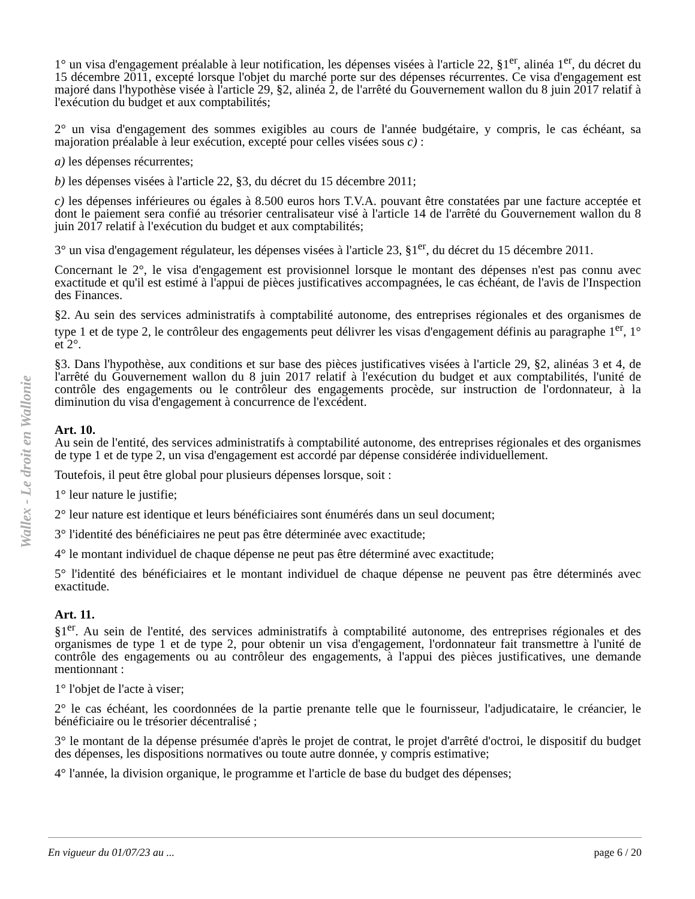Wallex - Le droit en Wallonie
1° un visa d'engagement préalable à leur notification, les dépenses visées à l'article 22, §1<sup>er</sup>, alinéa 1<sup>er</sup>, du décret du 15 décembre 2011, excepté lorsque l'objet du marché porte sur des dépenses récurrentes. Ce visa d'engagement est majoré dans l'hypothèse visée à l'article 29, §2, alinéa 2, de l'arrêté du Gouvernement wallon du 8 juin 2017 relatif à l'exécution du budget et aux comptabilités;
2° un visa d'engagement des sommes exigibles au cours de l'année budgétaire, y compris, le cas échéant, sa majoration préalable à leur exécution, excepté pour celles visées sous c) :
a) les dépenses récurrentes;
b) les dépenses visées à l'article 22, §3, du décret du 15 décembre 2011;
c) les dépenses inférieures ou égales à 8.500 euros hors T.V.A. pouvant être constatées par une facture acceptée et dont le paiement sera confié au trésorier centralisateur visé à l'article 14 de l'arrêté du Gouvernement wallon du 8 juin 2017 relatif à l'exécution du budget et aux comptabilités;
3° un visa d'engagement régulateur, les dépenses visées à l'article 23, §1<sup>er</sup>, du décret du 15 décembre 2011.
Concernant le 2°, le visa d'engagement est provisionnel lorsque le montant des dépenses n'est pas connu avec exactitude et qu'il est estimé à l'appui de pièces justificatives accompagnées, le cas échéant, de l'avis de l'Inspection des Finances.
§2. Au sein des services administratifs à comptabilité autonome, des entreprises régionales et des organismes de type 1 et de type 2, le contrôleur des engagements peut délivrer les visas d'engagement définis au paragraphe 1<sup>er</sup>, 1° et 2°.
§3. Dans l'hypothèse, aux conditions et sur base des pièces justificatives visées à l'article 29, §2, alinéas 3 et 4, de l'arrêté du Gouvernement wallon du 8 juin 2017 relatif à l'exécution du budget et aux comptabilités, l'unité de contrôle des engagements ou le contrôleur des engagements procède, sur instruction de l'ordonnateur, à la diminution du visa d'engagement à concurrence de l'excédent.
Art. 10.
Au sein de l'entité, des services administratifs à comptabilité autonome, des entreprises régionales et des organismes de type 1 et de type 2, un visa d'engagement est accordé par dépense considérée individuellement.
Toutefois, il peut être global pour plusieurs dépenses lorsque, soit :
1° leur nature le justifie;
2° leur nature est identique et leurs bénéficiaires sont énumérés dans un seul document;
3° l'identité des bénéficiaires ne peut pas être déterminée avec exactitude;
4° le montant individuel de chaque dépense ne peut pas être déterminé avec exactitude;
5° l'identité des bénéficiaires et le montant individuel de chaque dépense ne peuvent pas être déterminés avec exactitude.
Art. 11.
§1<sup>er</sup>. Au sein de l'entité, des services administratifs à comptabilité autonome, des entreprises régionales et des organismes de type 1 et de type 2, pour obtenir un visa d'engagement, l'ordonnateur fait transmettre à l'unité de contrôle des engagements ou au contrôleur des engagements, à l'appui des pièces justificatives, une demande mentionnant :
1° l'objet de l'acte à viser;
2° le cas échéant, les coordonnées de la partie prenante telle que le fournisseur, l'adjudicataire, le créancier, le bénéficiaire ou le trésorier décentralisé ;
3° le montant de la dépense présumée d'après le projet de contrat, le projet d'arrêté d'octroi, le dispositif du budget des dépenses, les dispositions normatives ou toute autre donnée, y compris estimative;
4° l'année, la division organique, le programme et l'article de base du budget des dépenses;
En vigueur du 01/07/23 au ... page 6 / 20